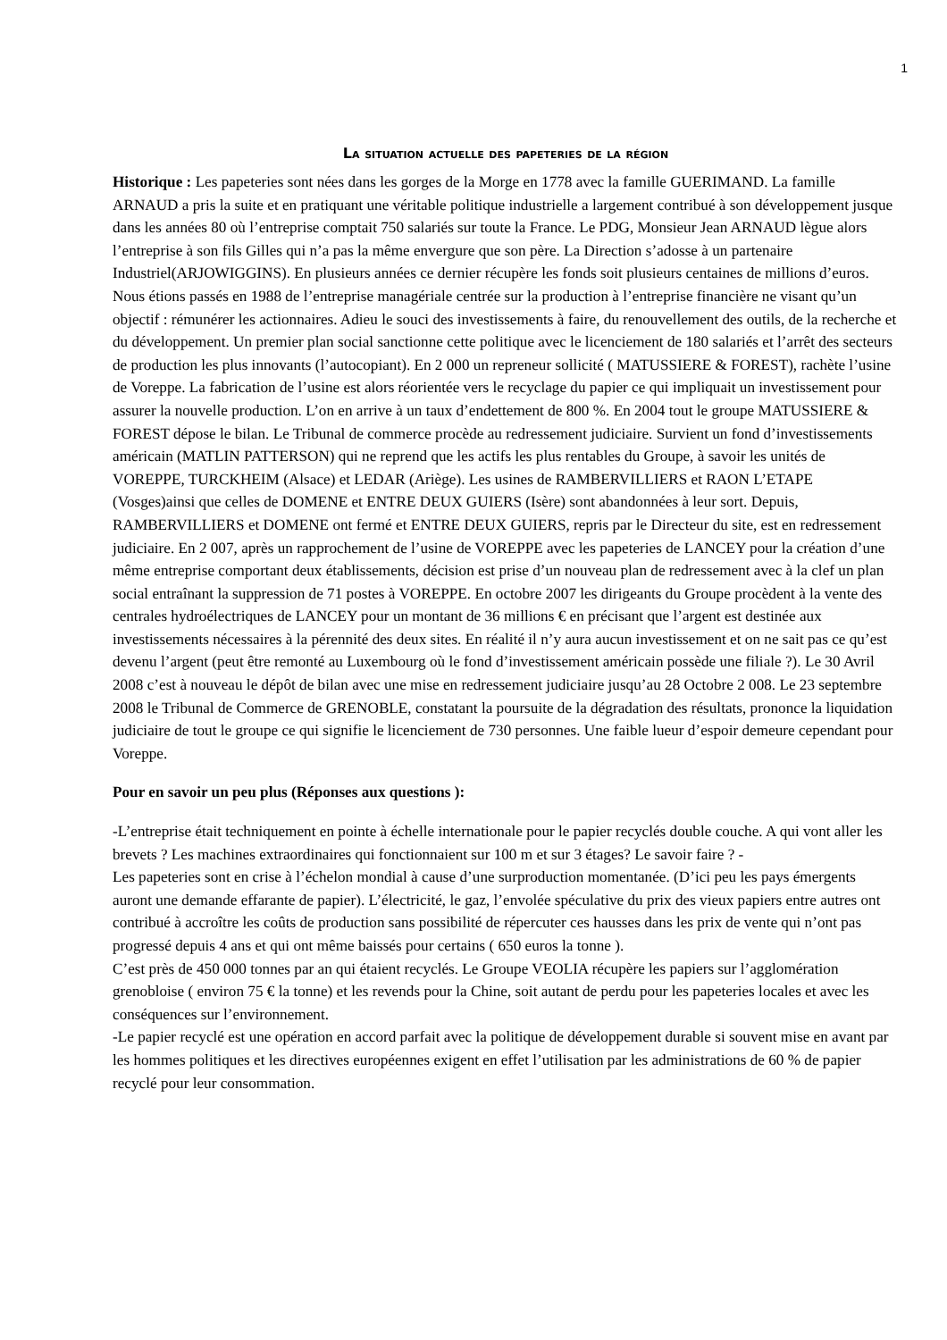1
La situation actuelle des papeteries de la région
Historique : Les papeteries sont nées dans les gorges de la Morge en 1778 avec la famille GUERIMAND. La famille ARNAUD a pris la suite et en pratiquant une véritable politique industrielle a largement contribué à son développement jusque dans les années 80 où l’entreprise comptait 750 salariés sur toute la France. Le PDG, Monsieur Jean ARNAUD lègue alors l’entreprise à son fils Gilles qui n’a pas la même envergure que son père. La Direction s’adosse à un partenaire Industriel(ARJOWIGGINS). En plusieurs années ce dernier récupère les fonds soit plusieurs centaines de millions d’euros. Nous étions passés en 1988 de l’entreprise managériale centrée sur la production à l’entreprise financière ne visant qu’un objectif : rémunérer les actionnaires. Adieu le souci des investissements à faire, du renouvellement des outils, de la recherche et du développement. Un premier plan social sanctionne cette politique avec le licenciement de 180 salariés et l’arrêt des secteurs de production les plus innovants (l’autocopiant). En 2 000 un repreneur sollicité ( MATUSSIERE & FOREST), rachète l’usine de Voreppe. La fabrication de l’usine est alors réorientée vers le recyclage du papier ce qui impliquait un investissement pour assurer la nouvelle production. L’on en arrive à un taux d’endettement de 800 %. En 2004 tout le groupe MATUSSIERE & FOREST dépose le bilan. Le Tribunal de commerce procède au redressement judiciaire. Survient un fond d’investissements américain (MATLIN PATTERSON) qui ne reprend que les actifs les plus rentables du Groupe, à savoir les unités de VOREPPE, TURCKHEIM (Alsace) et LEDAR (Ariège). Les usines de RAMBERVILLIERS et RAON L’ETAPE (Vosges)ainsi que celles de DOMENE et ENTRE DEUX GUIERS (Isère) sont abandonnées à leur sort. Depuis, RAMBERVILLIERS et DOMENE ont fermé et ENTRE DEUX GUIERS, repris par le Directeur du site, est en redressement judiciaire. En 2 007, après un rapprochement de l’usine de VOREPPE avec les papeteries de LANCEY pour la création d’une même entreprise comportant deux établissements, décision est prise d’un nouveau plan de redressement avec à la clef un plan social entraînant la suppression de 71 postes à VOREPPE. En octobre 2007 les dirigeants du Groupe procèdent à la vente des centrales hydroélectriques de LANCEY pour un montant de 36 millions € en précisant que l’argent est destinée aux investissements nécessaires à la pérennité des deux sites. En réalité il n’y aura aucun investissement et on ne sait pas ce qu’est devenu l’argent (peut être remonté au Luxembourg où le fond d’investissement américain possède une filiale ?). Le 30 Avril 2008 c’est à nouveau le dépôt de bilan avec une mise en redressement judiciaire jusqu’au 28 Octobre 2 008. Le 23 septembre 2008 le Tribunal de Commerce de GRENOBLE, constatant la poursuite de la dégradation des résultats, prononce la liquidation judiciaire de tout le groupe ce qui signifie le licenciement de 730 personnes. Une faible lueur d’espoir demeure cependant pour Voreppe.
Pour en savoir un peu plus (Réponses aux questions ):
-L’entreprise était techniquement en pointe à échelle internationale pour le papier recyclés double couche. A qui vont aller les brevets ? Les machines extraordinaires qui fonctionnaient sur 100 m et sur 3 étages? Le savoir faire ? -
Les papeteries sont en crise à l’échelon mondial à cause d’une surproduction momentanée. (D’ici peu les pays émergents auront une demande effarante de papier). L’électricité, le gaz, l’envolée spéculative du prix des vieux papiers entre autres ont contribué à accroître les coûts de production sans possibilité de répercuter ces hausses dans les prix de vente qui n’ont pas progressé depuis 4 ans et qui ont même baissés pour certains ( 650 euros la tonne ).
C’est près de 450 000 tonnes par an qui étaient recyclés. Le Groupe VEOLIA récupère les papiers sur l’agglomération grenobloise ( environ 75 € la tonne) et les revends pour la Chine, soit autant de perdu pour les papeteries locales et avec les conséquences sur l’environnement.
-Le papier recyclé est une opération en accord parfait avec la politique de développement durable si souvent mise en avant par les hommes politiques et les directives européennes exigent en effet l’utilisation par les administrations de 60 % de papier recyclé pour leur consommation.